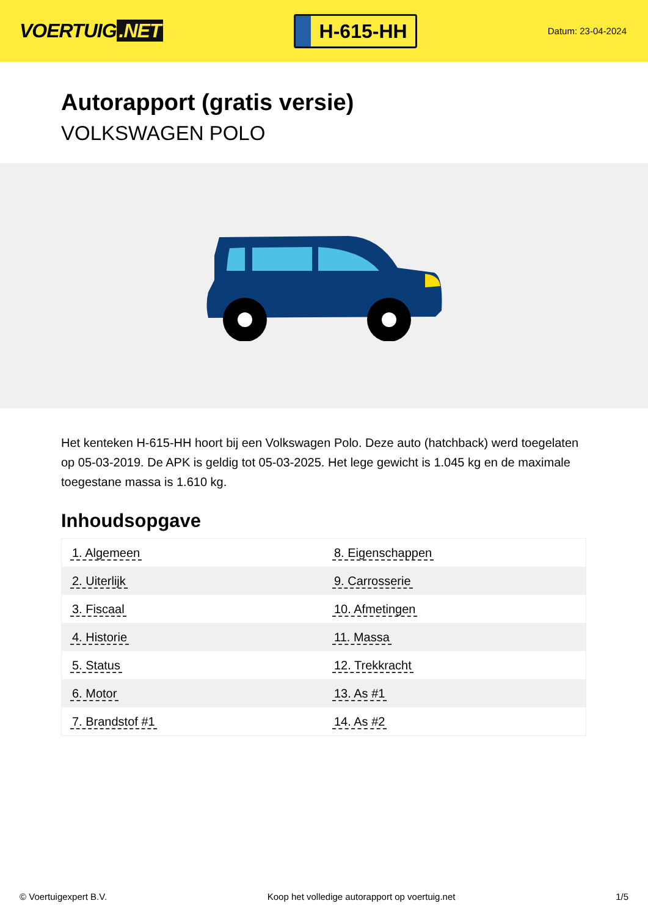VOERTUIG.NET
H-615-HH
Datum: 23-04-2024
Autorapport (gratis versie)
VOLKSWAGEN POLO
Het kenteken H-615-HH hoort bij een Volkswagen Polo. Deze auto (hatchback) werd toegelaten op 05-03-2019. De APK is geldig tot 05-03-2025. Het lege gewicht is 1.045 kg en de maximale toegestane massa is 1.610 kg.
Inhoudsopgave
| 1. Algemeen | 8. Eigenschappen |
| 2. Uiterlijk | 9. Carrosserie |
| 3. Fiscaal | 10. Afmetingen |
| 4. Historie | 11. Massa |
| 5. Status | 12. Trekkracht |
| 6. Motor | 13. As #1 |
| 7. Brandstof #1 | 14. As #2 |
© Voertuigexpert B.V. Koop het volledige autorapport op voertuig.net 1/5